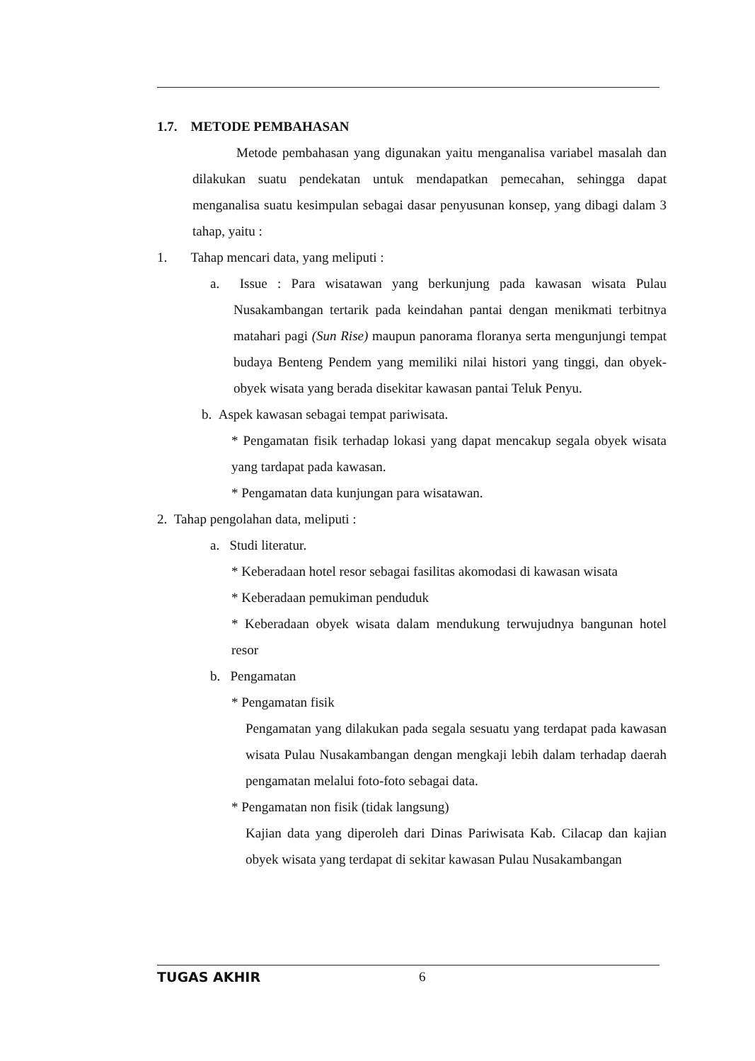1.7. METODE PEMBAHASAN
Metode pembahasan yang digunakan yaitu menganalisa variabel masalah dan dilakukan suatu pendekatan untuk mendapatkan pemecahan, sehingga dapat menganalisa suatu kesimpulan sebagai dasar penyusunan konsep, yang dibagi dalam 3 tahap, yaitu :
1. Tahap mencari data, yang meliputi :
a. Issue : Para wisatawan yang berkunjung pada kawasan wisata Pulau Nusakambangan tertarik pada keindahan pantai dengan menikmati terbitnya matahari pagi (Sun Rise) maupun panorama floranya serta mengunjungi tempat budaya Benteng Pendem yang memiliki nilai histori yang tinggi, dan obyek-obyek wisata yang berada disekitar kawasan pantai Teluk Penyu.
b. Aspek kawasan sebagai tempat pariwisata.
* Pengamatan fisik terhadap lokasi yang dapat mencakup segala obyek wisata yang tardapat pada kawasan.
* Pengamatan data kunjungan para wisatawan.
2. Tahap pengolahan data, meliputi :
a. Studi literatur.
* Keberadaan hotel resor sebagai fasilitas akomodasi di kawasan wisata
* Keberadaan pemukiman penduduk
* Keberadaan obyek wisata dalam mendukung terwujudnya bangunan hotel resor
b. Pengamatan
* Pengamatan fisik
Pengamatan yang dilakukan pada segala sesuatu yang terdapat pada kawasan wisata Pulau Nusakambangan dengan mengkaji lebih dalam terhadap daerah pengamatan melalui foto-foto sebagai data.
* Pengamatan non fisik (tidak langsung)
Kajian data yang diperoleh dari Dinas Pariwisata Kab. Cilacap dan kajian obyek wisata yang terdapat di sekitar kawasan Pulau Nusakambangan
TUGAS AKHIR 6